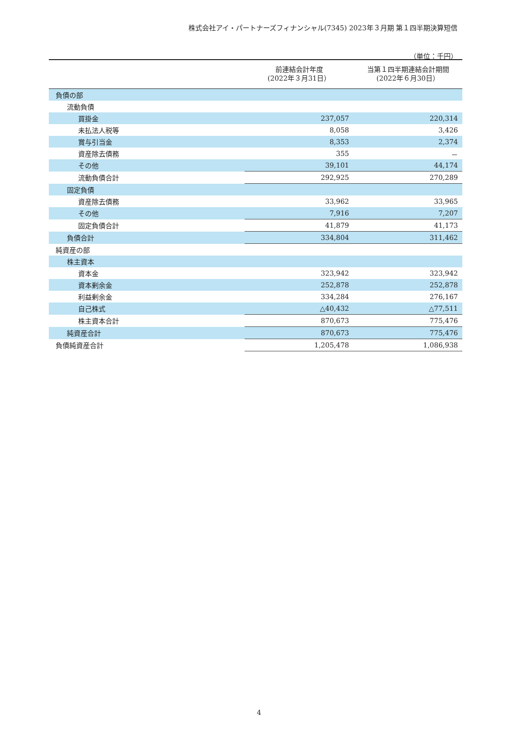株式会社アイ・パートナーズフィナンシャル(7345) 2023年３月期 第１四半期決算短信
（単位：千円）
| | 前連結会計年度 (2022年３月31日） | 当第１四半期連結会計期間 (2022年６月30日） |
| --- | --- | --- |
| 負債の部 | | |
| 流動負債 | | |
| 買掛金 | 237,057 | 220,314 |
| 未払法人税等 | 8,058 | 3,426 |
| 賞与引当金 | 8,353 | 2,374 |
| 資産除去債務 | 355 | － |
| その他 | 39,101 | 44,174 |
| 流動負債合計 | 292,925 | 270,289 |
| 固定負債 | | |
| 資産除去債務 | 33,962 | 33,965 |
| その他 | 7,916 | 7,207 |
| 固定負債合計 | 41,879 | 41,173 |
| 負債合計 | 334,804 | 311,462 |
| 純資産の部 | | |
| 株主資本 | | |
| 資本金 | 323,942 | 323,942 |
| 資本剰余金 | 252,878 | 252,878 |
| 利益剰余金 | 334,284 | 276,167 |
| 自己株式 | △40,432 | △77,511 |
| 株主資本合計 | 870,673 | 775,476 |
| 純資産合計 | 870,673 | 775,476 |
| 負債純資産合計 | 1,205,478 | 1,086,938 |
4